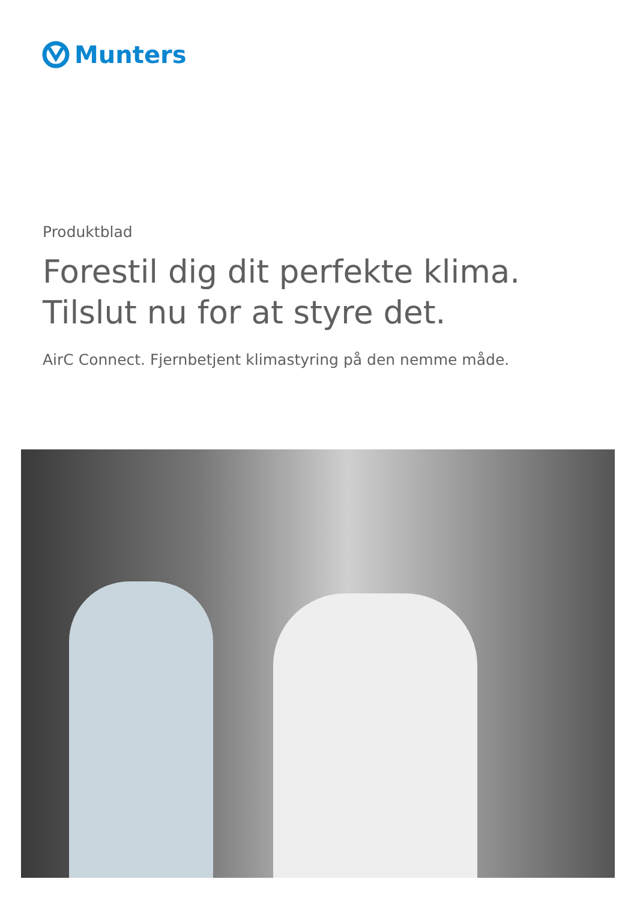Munters
Produktblad
Forestil dig dit perfekte klima.
Tilslut nu for at styre det.
AirC Connect. Fjernbetjent klimastyring på den nemme måde.